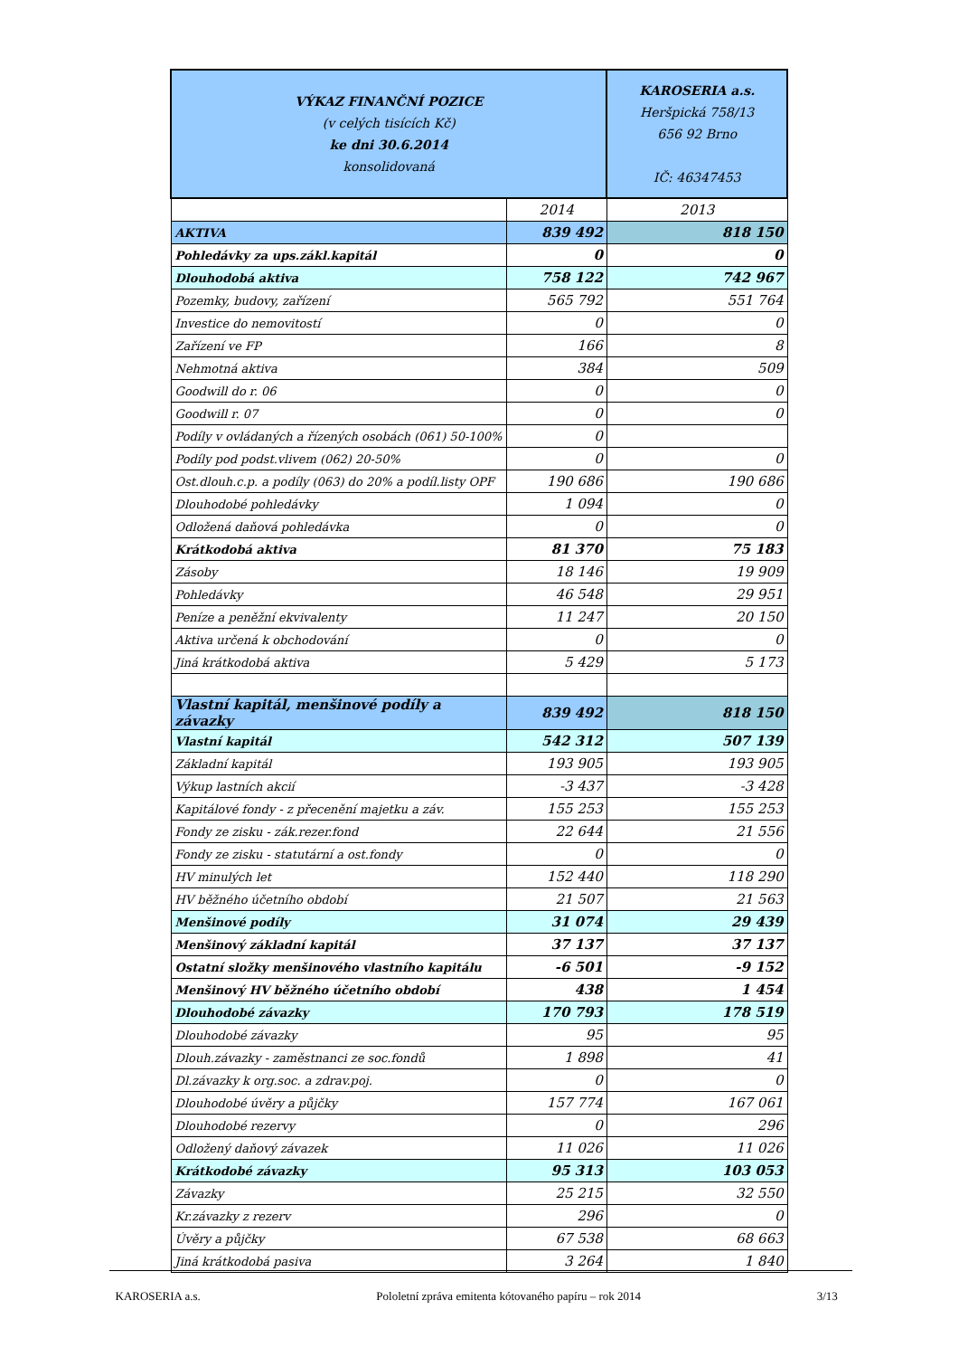| VÝKAZ FINANČNÍ POZICE (v celých tisících Kč) ke dni 30.6.2014 konsolidovaná | | KAROSERIA a.s. Heršpická 758/13 656 92 Brno IČ: 46347453 |
| | 2014 | 2013 |
| AKTIVA | 839 492 | 818 150 |
| Pohledávky za ups.zákl.kapitál | 0 | 0 |
| Dlouhodobá aktiva | 758 122 | 742 967 |
| Pozemky, budovy, zařízení | 565 792 | 551 764 |
| Investice do nemovitostí | 0 | 0 |
| Zařízení ve FP | 166 | 8 |
| Nehmotná aktiva | 384 | 509 |
| Goodwill do r. 06 | 0 | 0 |
| Goodwill r. 07 | 0 | 0 |
| Podíly v ovládaných a řízených osobách (061) 50-100% | 0 | |
| Podíly pod podst.vlivem (062) 20-50% | 0 | 0 |
| Ost.dlouh.c.p. a podíly (063) do 20% a podíl.listy OPF | 190 686 | 190 686 |
| Dlouhodobé pohledávky | 1 094 | 0 |
| Odložená daňová pohledávka | 0 | 0 |
| Krátkodobá aktiva | 81 370 | 75 183 |
| Zásoby | 18 146 | 19 909 |
| Pohledávky | 46 548 | 29 951 |
| Peníze a peněžní ekvivalenty | 11 247 | 20 150 |
| Aktiva určená k obchodování | 0 | 0 |
| Jiná krátkodobá aktiva | 5 429 | 5 173 |
| Vlastní kapitál, menšinové podíly a závazky | 839 492 | 818 150 |
| Vlastní kapitál | 542 312 | 507 139 |
| Základní kapitál | 193 905 | 193 905 |
| Výkup lastních akcií | -3 437 | -3 428 |
| Kapitálové fondy - z přecenění majetku a záv. | 155 253 | 155 253 |
| Fondy ze zisku - zák.rezer.fond | 22 644 | 21 556 |
| Fondy ze zisku - statutární a ost.fondy | 0 | 0 |
| HV minulých let | 152 440 | 118 290 |
| HV běžného účetního období | 21 507 | 21 563 |
| Menšinové podíly | 31 074 | 29 439 |
| Menšinový základní kapitál | 37 137 | 37 137 |
| Ostatní složky menšinového vlastního kapitálu | -6 501 | -9 152 |
| Menšinový HV běžného účetního období | 438 | 1 454 |
| Dlouhodobé závazky | 170 793 | 178 519 |
| Dlouhodobé závazky | 95 | 95 |
| Dlouh.závazky - zaměstnanci ze soc.fondů | 1 898 | 41 |
| Dl.závazky k org.soc. a zdrav.poj. | 0 | 0 |
| Dlouhodobé úvěry a půjčky | 157 774 | 167 061 |
| Dlouhodobé rezervy | 0 | 296 |
| Odložený daňový závazek | 11 026 | 11 026 |
| Krátkodobé závazky | 95 313 | 103 053 |
| Závazky | 25 215 | 32 550 |
| Kr.závazky z rezerv | 296 | 0 |
| Úvěry a půjčky | 67 538 | 68 663 |
| Jiná krátkodobá pasiva | 3 264 | 1 840 |
KAROSERIA a.s. Pololetní zpráva emitenta kótovaného papíru – rok 2014 3/13